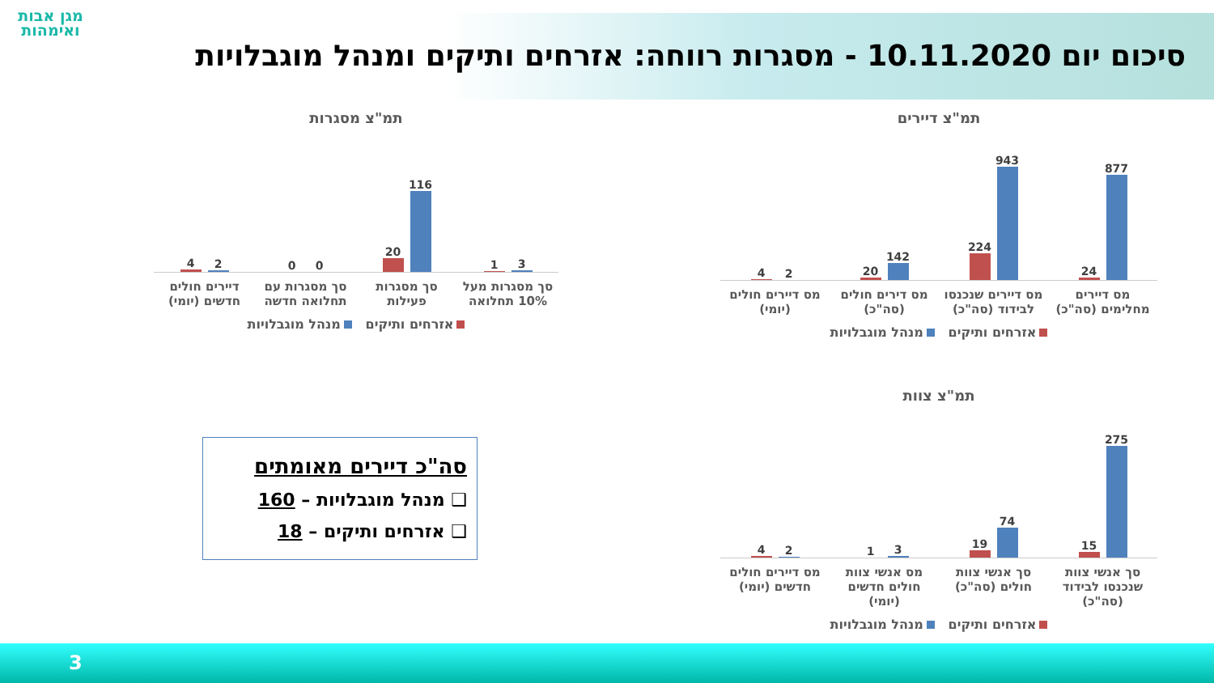מגן אבות ואימהות
סיכום יום 10.11.2020 - מסגרות רווחה: אזרחים ותיקים ומנהל מוגבלויות
תמ"צ דיירים
877
24
943
224
142
20
2
4
מס דיירים מחלימים (סה"כ) מס דיירים שנכנסו לבידוד (סה"כ) מס דירים חולים (סה"כ) מס דיירים חולים (יומי)
אזרחים ותיקים מנהל מוגבלויות
תמ"צ מסגרות
3
1
116
20
0
0
2
4
סך מסגרות מעל 10% תחלואה סך מסגרות פעילות סך מסגרות עם תחלואה חדשה דיירים חולים חדשים (יומי)
אזרחים ותיקים מנהל מוגבלויות
תמ"צ צוות
275
15
74
19
3
1
2
4
סך אנשי צוות שנכנסו לבידוד (סה"כ)
סך אנשי צוות חולים (סה"כ) מס אנשי צוות חולים חדשים (יומי)
מס דיירים חולים חדשים (יומי)
אזרחים ותיקים מנהל מוגבלויות
סה"כ דיירים מאומתים
❑ מנהל מוגבלויות – 160
❑ אזרחים ותיקים – 18
3